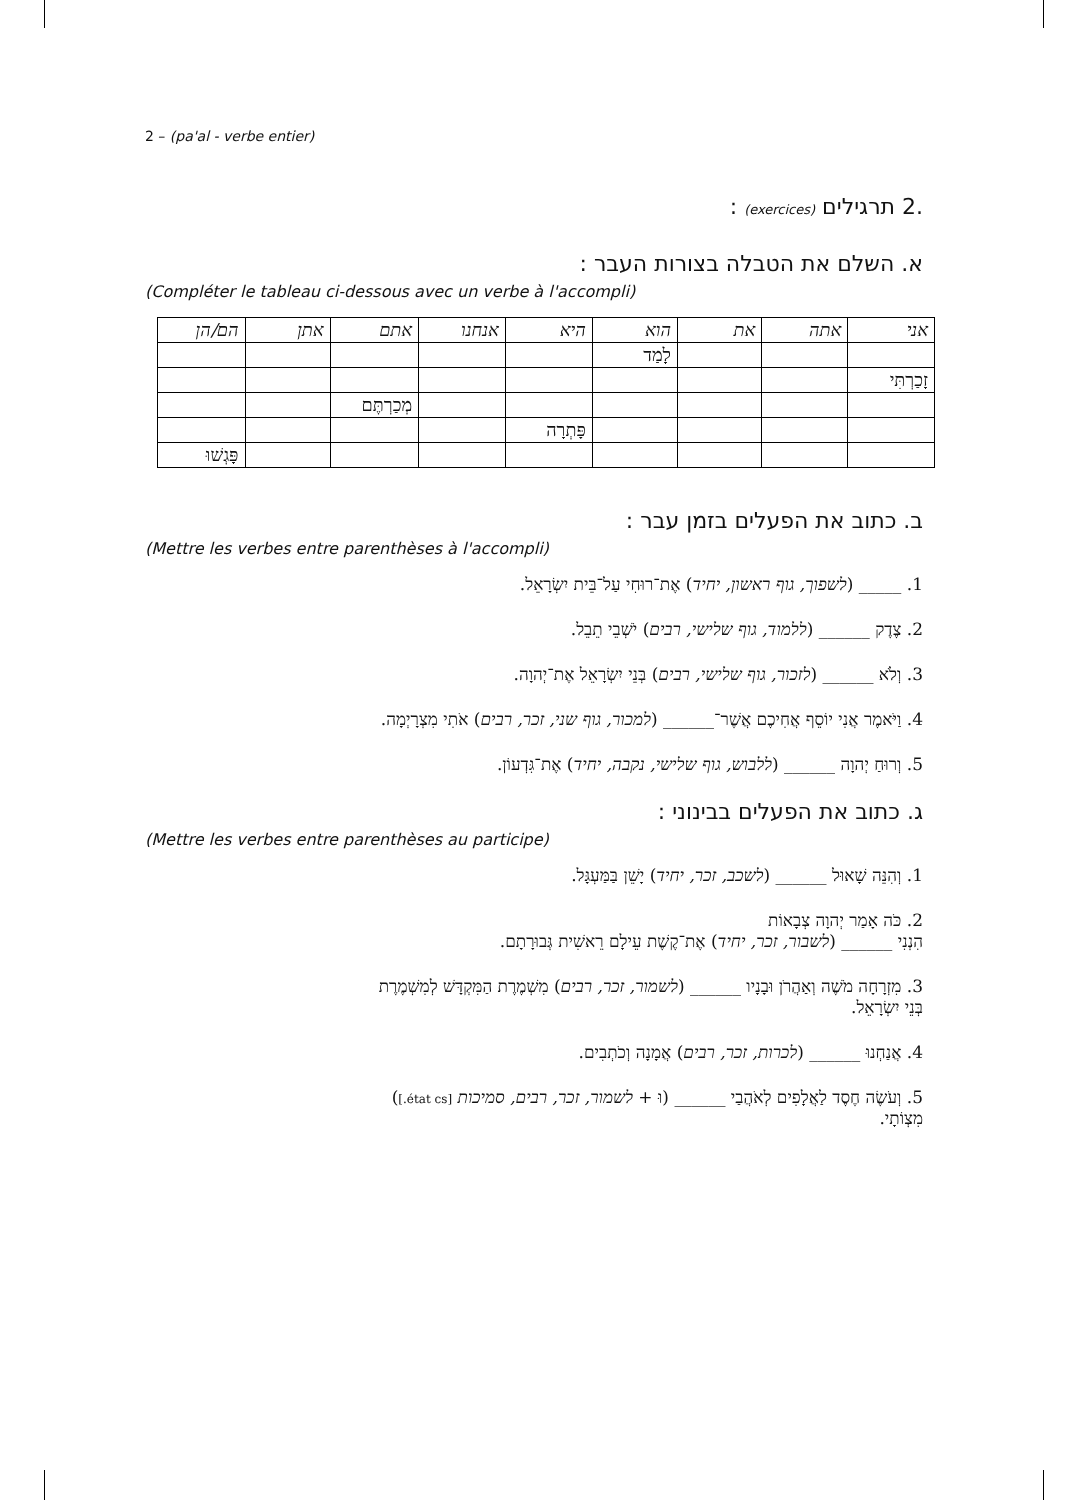2 – (pa'al - verbe entier)
.2 תרגילים (exercices) :
א. השלם את הטבלה בצורות העבר :
(Compléter le tableau ci-dessous avec un verbe à l'accompli)
| אני | אתה | את | הוא | היא | אנחנו | אתם | אתן | הם/הן |
| | | | לָמַד | | | | | |
| זָכַרְתִּי | | | | | | | | |
| | | | | | | מְכַרְתֶּם | | |
| | | | | פָּתְרָה | | | | |
| | | | | | | | | פָּגְשׁוּ |
ב. כתוב את הפעלים בזמן עבר :
(Mettre les verbes entre parenthèses à l'accompli)
1. _____ (לשפוך, גוף ראשון, יחיד) אֶת־רוּחִי עַל־בֵּית יִשְׂרָאֵל.
2. צֶדֶק ______ (ללמוד, גוף שלישי, רבים) יֹשְׁבֵי תֵבֵל.
3. וְלֹא ______ (לזכור, גוף שלישי, רבים) בְּנֵי יִשְׂרָאֵל אֶת־יְהוָה.
4. וַיֹּאמֶר אֲנִי יוֹסֵף אֲחִיכֶם אֲשֶׁר־______ (למכור, גוף שני, זכר, רבים) אֹתִי מִצְרָיְמָה.
5. וְרוּחַ יְהוָה ______ (ללבוש, גוף שלישי, נקבה, יחיד) אֶת־גִּדְעוֹן.
ג. כתוב את הפעלים בבינוני :
(Mettre les verbes entre parenthèses au participe)
1. וְהִנֵּה שָׁאוּל ______ (לשכב, זכר, יחיד) יָשֵׁן בַּמַּעְגָּל.
2. כֹּה אָמַר יְהוָה צְבָאוֹת
הִנְנִי ______ (לשבור, זכר, יחיד) אֶת־קֶשֶׁת עֵילָם רֵאשִׁית גְּבוּרָתָם.
3. מִזְרָחָה מֹשֶׁה וְאַהֲרֹן וּבָנָיו ______ (לשמור, זכר, רבים) מִשְׁמֶרֶת הַמִּקְדָּשׁ לְמִשְׁמֶרֶת
בְּנֵי יִשְׂרָאֵל.
4. אֲנַחְנוּ ______ (לכרות, זכר, רבים) אֲמָנָה וְכֹתְבִים.
5. וְעֹשֶׂה חֶסֶד לַאֲלָפִים לְאֹהֲבַי ______ (וּ + לשמור, זכר, רבים, סמיכות [état cs.])
מִצְוֹתָי.